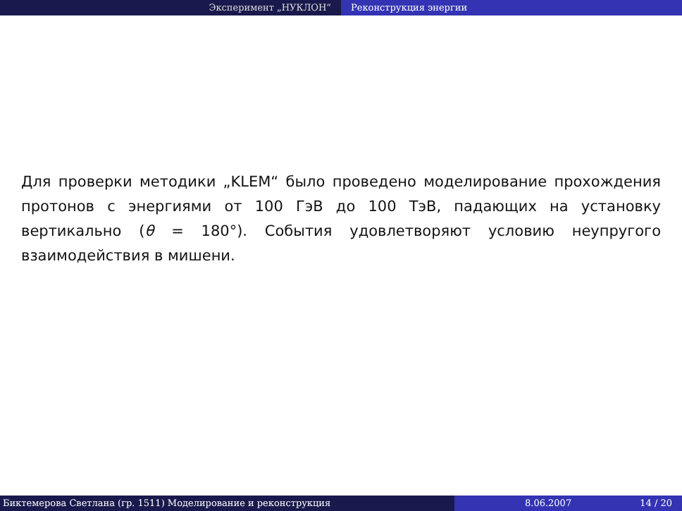Эксперимент „НУКЛОН“ Реконструкция энергии
Для проверки методики „KLEM“ было проведено моделирование прохождения протонов с энергиями от 100 ГэВ до 100 ТэВ, падающих на установку вертикально (θ = 180°). События удовлетворяют условию неупругого взаимодействия в мишени.
Биктемерова Светлана (гр. 1511) Моделирование и реконструкция 8.06.2007 14 / 20